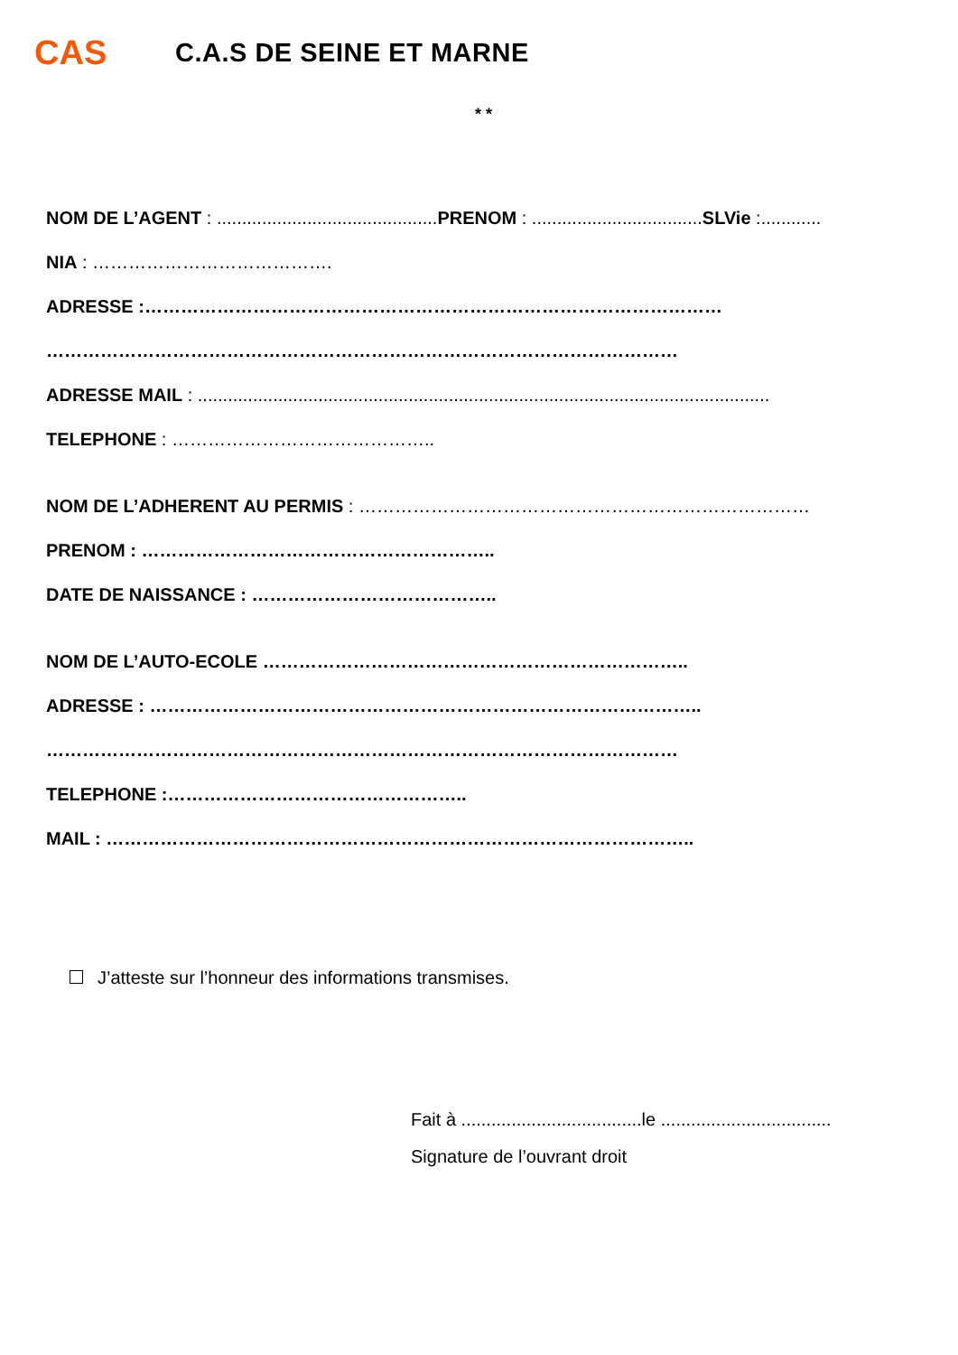CAS
C.A.S DE SEINE ET MARNE
* *
NOM DE L’AGENT : ............................................PRENOM : ..................................SLVie :............
NIA : ………………………………….
ADRESSE :……………………………………………………………………………………
……………………………………………………………………………………………
ADRESSE MAIL : ..................................................................................................................
TELEPHONE : ……………………………………..
NOM DE L’ADHERENT AU PERMIS : …………………………………………………………………
PRENOM : …………………………………………………..
DATE DE NAISSANCE : …………………………………..
NOM DE L’AUTO-ECOLE ……………………………………………………………..
ADRESSE : ………………………………………………………………………………..
……………………………………………………………………………………………
TELEPHONE :…………………………………………..
MAIL : ……………………………………………………………………………………..
J’atteste sur l’honneur des informations transmises.
Fait à ....................................le ..................................
Signature de l’ouvrant droit